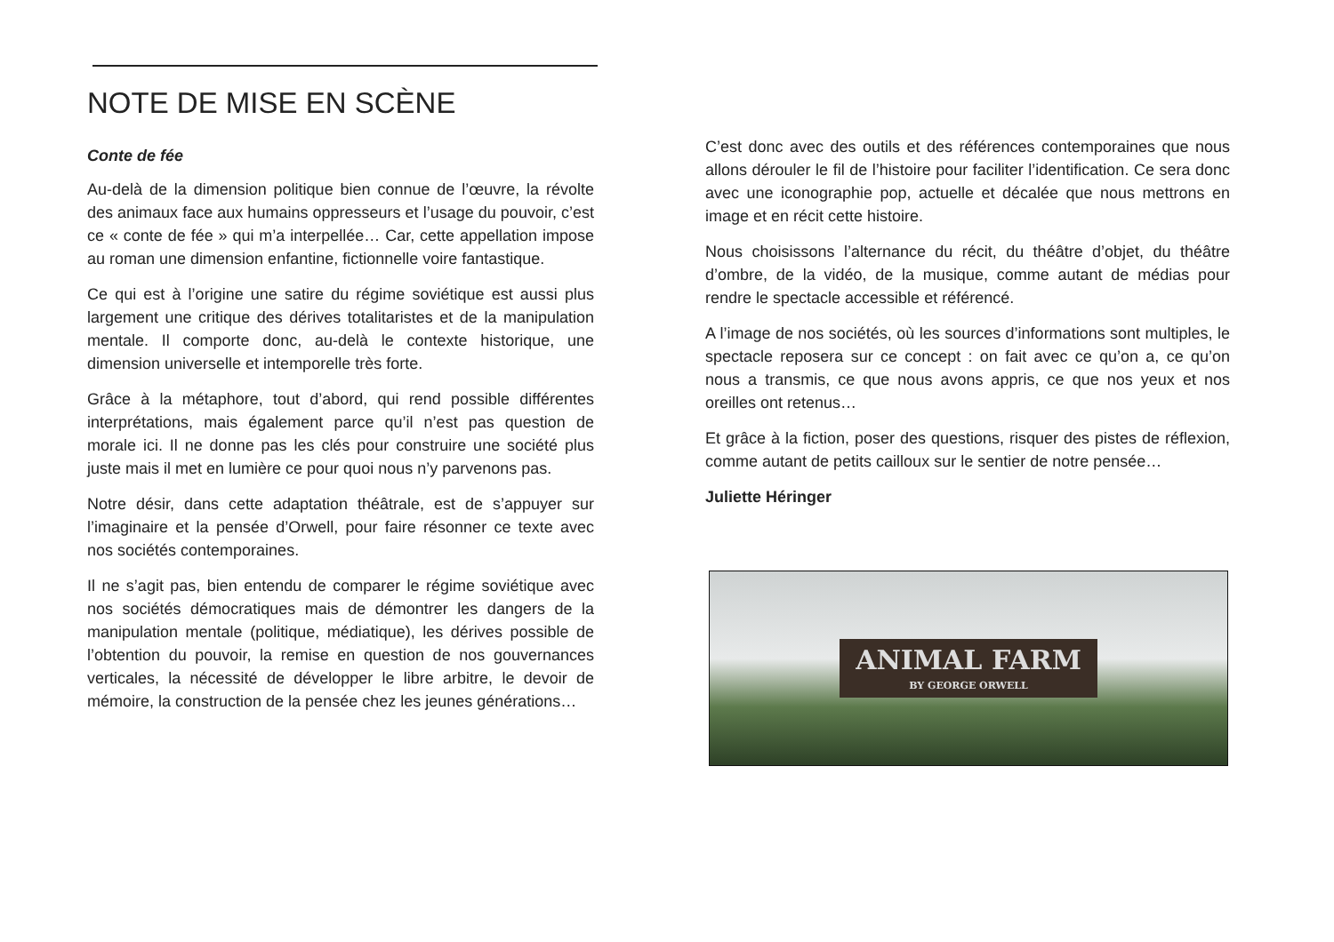NOTE DE MISE EN SCÈNE
Conte de fée
Au-delà de la dimension politique bien connue de l’œuvre, la révolte des animaux face aux humains oppresseurs et l’usage du pouvoir, c’est ce « conte de fée » qui m’a interpellée… Car, cette appellation impose au roman une dimension enfantine, fictionnelle voire fantastique.
Ce qui est à l’origine une satire du régime soviétique est aussi plus largement une critique des dérives totalitaristes et de la manipulation mentale. Il comporte donc, au-delà le contexte historique, une dimension universelle et intemporelle très forte.
Grâce à la métaphore, tout d’abord, qui rend possible différentes interprétations, mais également parce qu’il n’est pas question de morale ici. Il ne donne pas les clés pour construire une société plus juste mais il met en lumière ce pour quoi nous n’y parvenons pas.
Notre désir, dans cette adaptation théâtrale, est de s’appuyer sur l’imaginaire et la pensée d’Orwell, pour faire résonner ce texte avec nos sociétés contemporaines.
Il ne s’agit pas, bien entendu de comparer le régime soviétique avec nos sociétés démocratiques mais de démontrer les dangers de la manipulation mentale (politique, médiatique), les dérives possible de l’obtention du pouvoir, la remise en question de nos gouvernances verticales, la nécessité de développer le libre arbitre, le devoir de mémoire, la construction de la pensée chez les jeunes générations…
C’est donc avec des outils et des références contemporaines que nous allons dérouler le fil de l’histoire pour faciliter l’identification. Ce sera donc avec une iconographie pop, actuelle et décalée que nous mettrons en image et en récit cette histoire.
Nous choisissons l’alternance du récit, du théâtre d’objet, du théâtre d’ombre, de la vidéo, de la musique, comme autant de médias pour rendre le spectacle accessible et référencé.
A l’image de nos sociétés, où les sources d’informations sont multiples, le spectacle reposera sur ce concept : on fait avec ce qu’on a, ce qu’on nous a transmis, ce que nous avons appris, ce que nos yeux et nos oreilles ont retenus…
Et grâce à la fiction, poser des questions, risquer des pistes de réflexion, comme autant de petits cailloux sur le sentier de notre pensée…
Juliette Héringer
ANIMAL FARM
BY GEORGE ORWELL